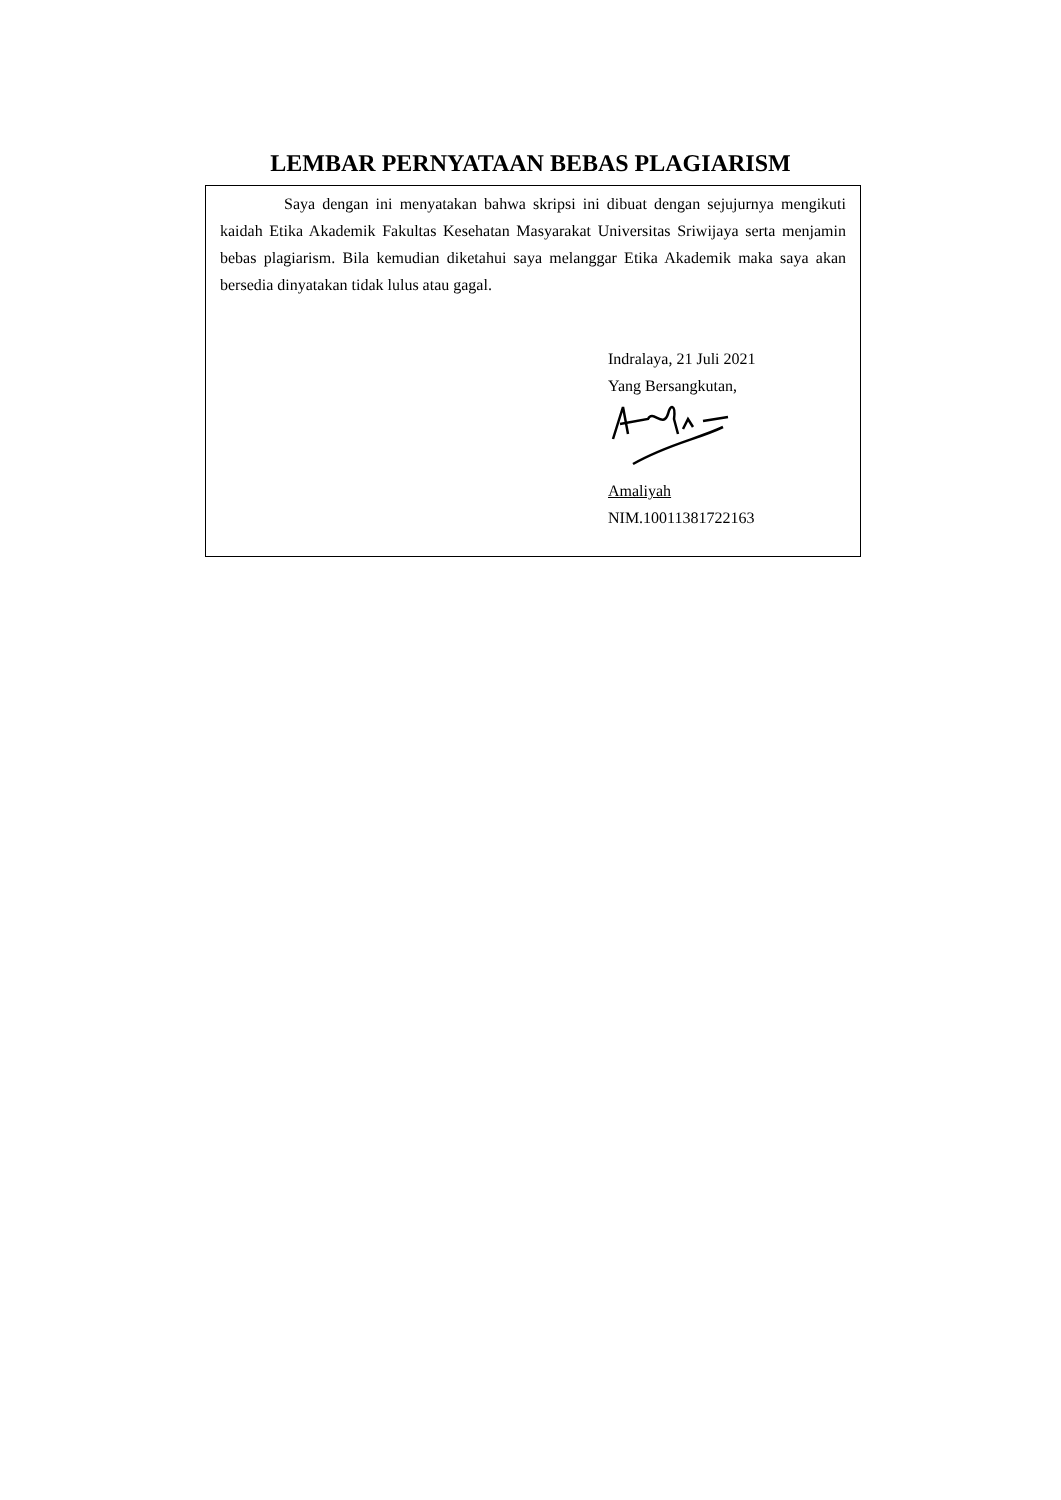LEMBAR PERNYATAAN BEBAS PLAGIARISM
Saya dengan ini menyatakan bahwa skripsi ini dibuat dengan sejujurnya mengikuti kaidah Etika Akademik Fakultas Kesehatan Masyarakat Universitas Sriwijaya serta menjamin bebas plagiarism. Bila kemudian diketahui saya melanggar Etika Akademik maka saya akan bersedia dinyatakan tidak lulus atau gagal.
Indralaya, 21 Juli 2021
Yang Bersangkutan,
Amaliyah
NIM.10011381722163